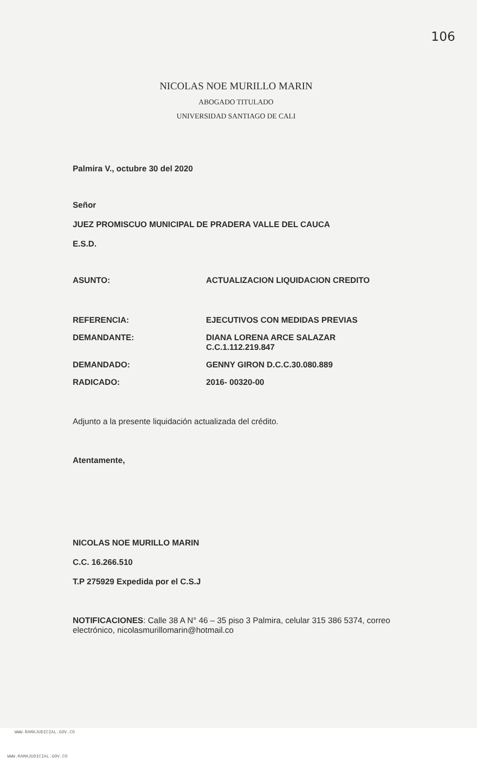106
NICOLAS NOE MURILLO MARIN
ABOGADO TITULADO
UNIVERSIDAD SANTIAGO DE CALI
Palmira V., octubre 30 del 2020
Señor
JUEZ PROMISCUO MUNICIPAL DE PRADERA VALLE DEL CAUCA
E.S.D.
| ASUNTO: | ACTUALIZACION LIQUIDACION CREDITO |
| REFERENCIA: | EJECUTIVOS CON MEDIDAS PREVIAS |
| DEMANDANTE: | DIANA LORENA ARCE SALAZAR C.C.1.112.219.847 |
| DEMANDADO: | GENNY GIRON D.C.C.30.080.889 |
| RADICADO: | 2016- 00320-00 |
Adjunto a la presente liquidación actualizada del crédito.
Atentamente,
NICOLAS NOE MURILLO MARIN
C.C. 16.266.510
T.P 275929 Expedida por el C.S.J
NOTIFICACIONES: Calle 38 A N° 46 – 35 piso 3 Palmira, celular 315 386 5374, correo electrónico, nicolasmurillomarin@hotmail.co
WWW.RAMAJUDICIAL.GOV.CO
WWW.RAMAJUDICIAL.GOV.CO